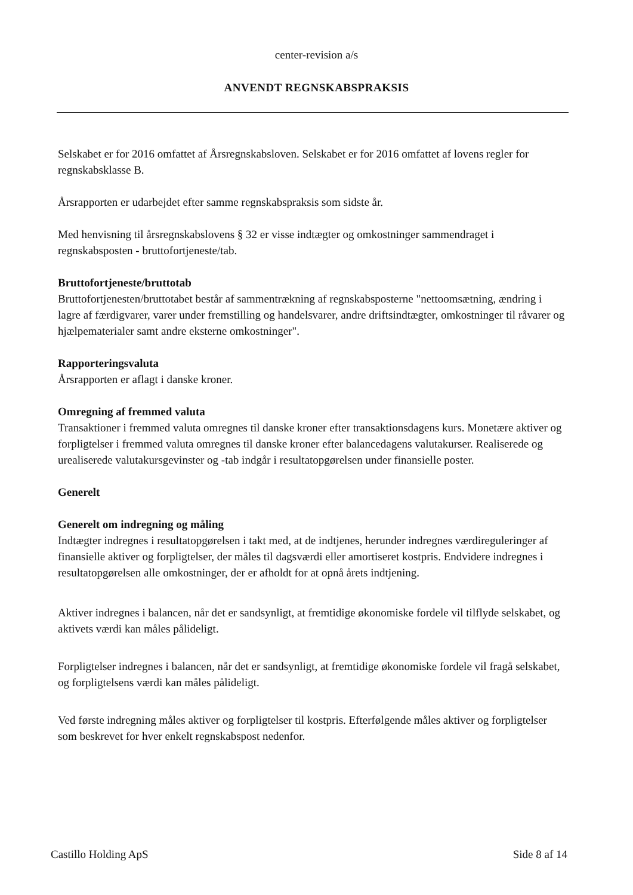center-revision a/s
ANVENDT REGNSKABSPRAKSIS
Selskabet er for 2016 omfattet af Årsregnskabsloven. Selskabet er for 2016 omfattet af lovens regler for regnskabsklasse B.
Årsrapporten er udarbejdet efter samme regnskabspraksis som sidste år.
Med henvisning til årsregnskabslovens § 32 er visse indtægter og omkostninger sammendraget i regnskabsposten - bruttofortjeneste/tab.
Bruttofortjeneste/bruttotab
Bruttofortjenesten/bruttotabet består af sammentrækning af regnskabsposterne "nettoomsætning, ændring i lagre af færdigvarer, varer under fremstilling og handelsvarer, andre driftsindtægter, omkostninger til råvarer og hjælpematerialer samt andre eksterne omkostninger".
Rapporteringsvaluta
Årsrapporten er aflagt i danske kroner.
Omregning af fremmed valuta
Transaktioner i fremmed valuta omregnes til danske kroner efter transaktionsdagens kurs. Monetære aktiver og forpligtelser i fremmed valuta omregnes til danske kroner efter balancedagens valutakurser. Realiserede og urealiserede valutakursgevinster og -tab indgår i resultatopgørelsen under finansielle poster.
Generelt
Generelt om indregning og måling
Indtægter indregnes i resultatopgørelsen i takt med, at de indtjenes, herunder indregnes værdireguleringer af finansielle aktiver og forpligtelser, der måles til dagsværdi eller amortiseret kostpris. Endvidere indregnes i resultatopgørelsen alle omkostninger, der er afholdt for at opnå årets indtjening.
Aktiver indregnes i balancen, når det er sandsynligt, at fremtidige økonomiske fordele vil tilflyde selskabet, og aktivets værdi kan måles pålideligt.
Forpligtelser indregnes i balancen, når det er sandsynligt, at fremtidige økonomiske fordele vil fragå selskabet, og forpligtelsens værdi kan måles pålideligt.
Ved første indregning måles aktiver og forpligtelser til kostpris. Efterfølgende måles aktiver og forpligtelser som beskrevet for hver enkelt regnskabspost nedenfor.
Castillo Holding ApS Side 8 af 14